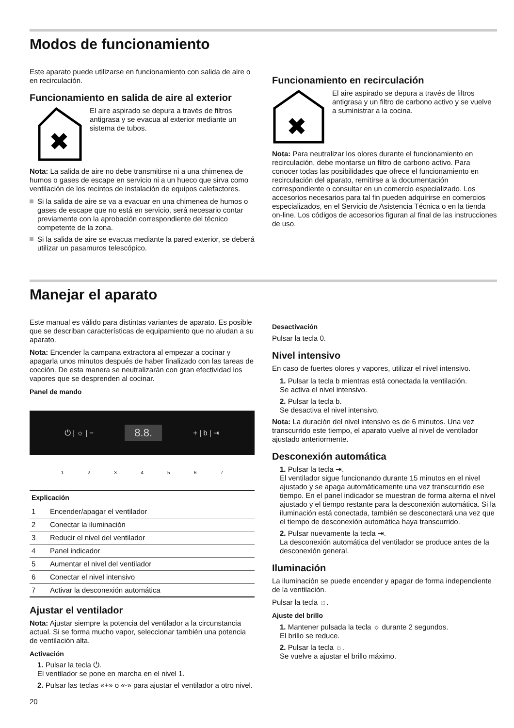Modos de funcionamiento
Este aparato puede utilizarse en funcionamiento con salida de aire o en recirculación.
Funcionamiento en salida de aire al exterior
✖
El aire aspirado se depura a través de filtros antigrasa y se evacua al exterior mediante un sistema de tubos.
Nota: La salida de aire no debe transmitirse ni a una chimenea de humos o gases de escape en servicio ni a un hueco que sirva como ventilación de los recintos de instalación de equipos calefactores.
Si la salida de aire se va a evacuar en una chimenea de humos o gases de escape que no está en servicio, será necesario contar previamente con la aprobación correspondiente del técnico competente de la zona.
Si la salida de aire se evacua mediante la pared exterior, se deberá utilizar un pasamuros telescópico.
Funcionamiento en recirculación
✖
El aire aspirado se depura a través de filtros antigrasa y un filtro de carbono activo y se vuelve a suministrar a la cocina.
Nota: Para neutralizar los olores durante el funcionamiento en recirculación, debe montarse un filtro de carbono activo. Para conocer todas las posibilidades que ofrece el funcionamiento en recirculación del aparato, remitirse a la documentación correspondiente o consultar en un comercio especializado. Los accesorios necesarios para tal fin pueden adquirirse en comercios especializados, en el Servicio de Asistencia Técnica o en la tienda on-line. Los códigos de accesorios figuran al final de las instrucciones de uso.
Manejar el aparato
Este manual es válido para distintas variantes de aparato. Es posible que se describan características de equipamiento que no aludan a su aparato.
Nota: Encender la campana extractora al empezar a cocinar y apagarla unos minutos después de haber finalizado con las tareas de cocción. De esta manera se neutralizarán con gran efectividad los vapores que se desprenden al cocinar.
Panel de mando
⏻ | ☼ | − 8.8. + | b | ⇥
1234567
| Explicación | |
| --- | --- |
| 1 | Encender/apagar el ventilador |
| 2 | Conectar la iluminación |
| 3 | Reducir el nivel del ventilador |
| 4 | Panel indicador |
| 5 | Aumentar el nivel del ventilador |
| 6 | Conectar el nivel intensivo |
| 7 | Activar la desconexión automática |
Ajustar el ventilador
Nota: Ajustar siempre la potencia del ventilador a la circunstancia actual. Si se forma mucho vapor, seleccionar también una potencia de ventilación alta.
Activación
1. Pulsar la tecla ⏻.
El ventilador se pone en marcha en el nivel 1.
2. Pulsar las teclas «+» o «-» para ajustar el ventilador a otro nivel.
20
Desactivación
Pulsar la tecla 0.
Nivel intensivo
En caso de fuertes olores y vapores, utilizar el nivel intensivo.
1. Pulsar la tecla b mientras está conectada la ventilación.
Se activa el nivel intensivo.
2. Pulsar la tecla b.
Se desactiva el nivel intensivo.
Nota: La duración del nivel intensivo es de 6 minutos. Una vez transcurrido este tiempo, el aparato vuelve al nivel de ventilador ajustado anteriormente.
Desconexión automática
1. Pulsar la tecla ⇥.
El ventilador sigue funcionando durante 15 minutos en el nivel ajustado y se apaga automáticamente una vez transcurrido ese tiempo. En el panel indicador se muestran de forma alterna el nivel ajustado y el tiempo restante para la desconexión automática. Si la iluminación está conectada, también se desconectará una vez que el tiempo de desconexión automática haya transcurrido.
2. Pulsar nuevamente la tecla ⇥.
La desconexión automática del ventilador se produce antes de la desconexión general.
Iluminación
La iluminación se puede encender y apagar de forma independiente de la ventilación.
Pulsar la tecla ☼.
Ajuste del brillo
1. Mantener pulsada la tecla ☼ durante 2 segundos.
El brillo se reduce.
2. Pulsar la tecla ☼.
Se vuelve a ajustar el brillo máximo.